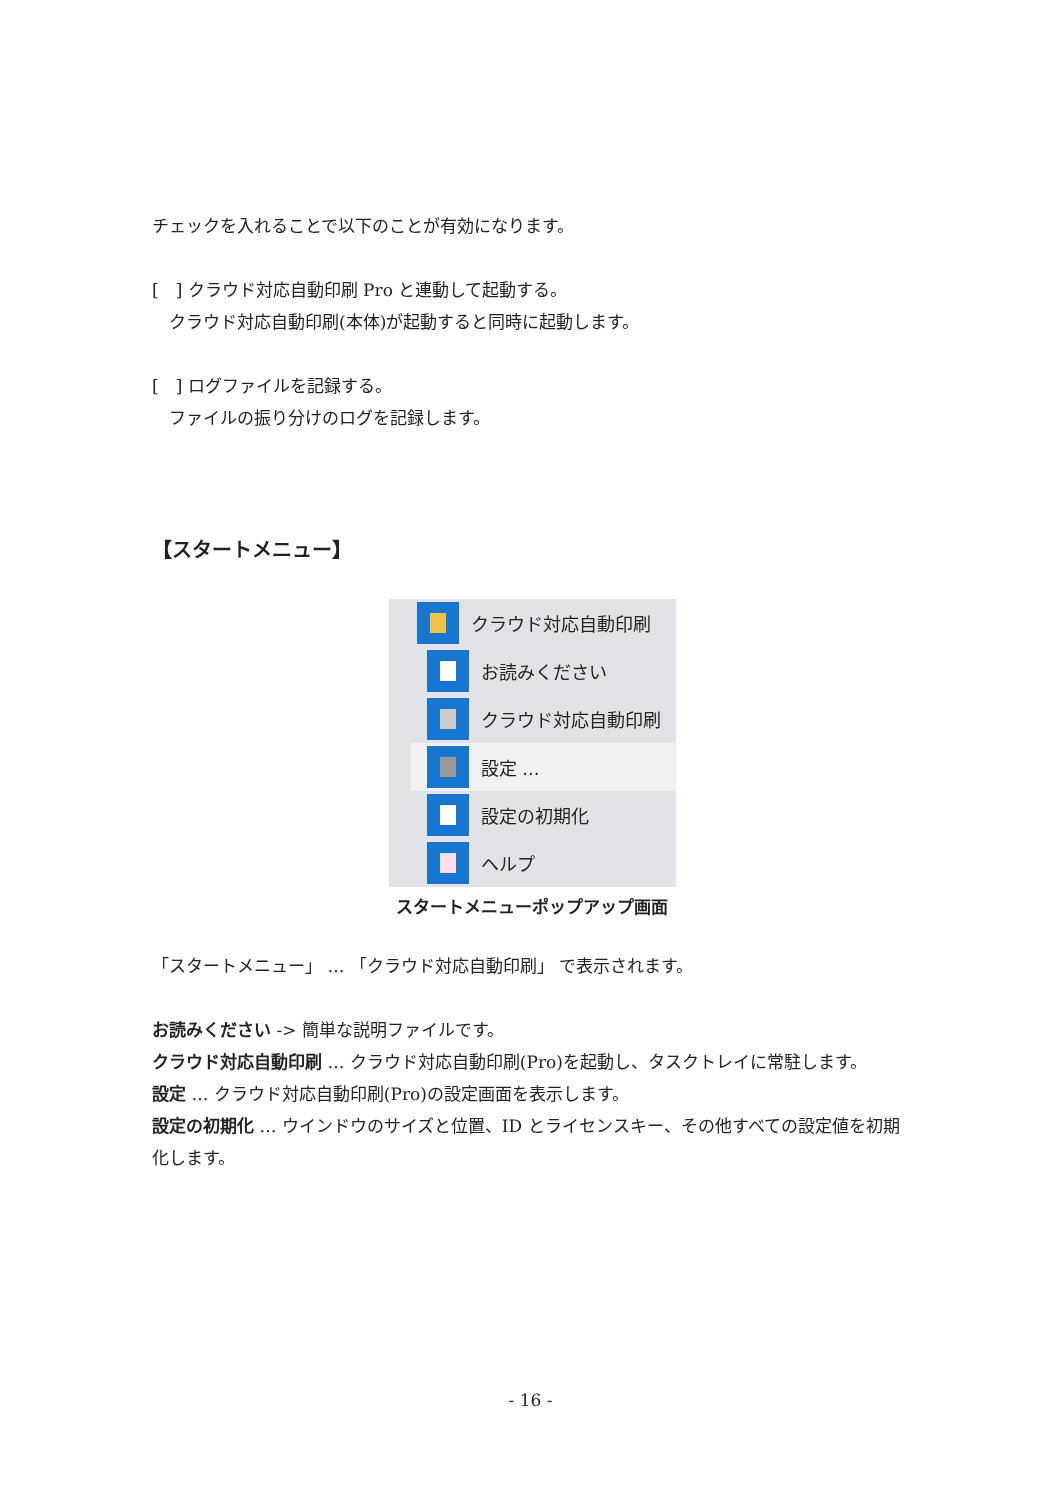チェックを入れることで以下のことが有効になります。
[　] クラウド対応自動印刷 Pro と連動して起動する。
　クラウド対応自動印刷(本体)が起動すると同時に起動します。
[　] ログファイルを記録する。
　ファイルの振り分けのログを記録します。
【スタートメニュー】
クラウド対応自動印刷
お読みください
クラウド対応自動印刷
設定 ...
設定の初期化
ヘルプ
スタートメニューポップアップ画面
「スタートメニュー」 … 「クラウド対応自動印刷」 で表示されます。
お読みください -> 簡単な説明ファイルです。
クラウド対応自動印刷 … クラウド対応自動印刷(Pro)を起動し、タスクトレイに常駐します。
設定 … クラウド対応自動印刷(Pro)の設定画面を表示します。
設定の初期化 … ウインドウのサイズと位置、ID とライセンスキー、その他すべての設定値を初期化します。
- 16 -